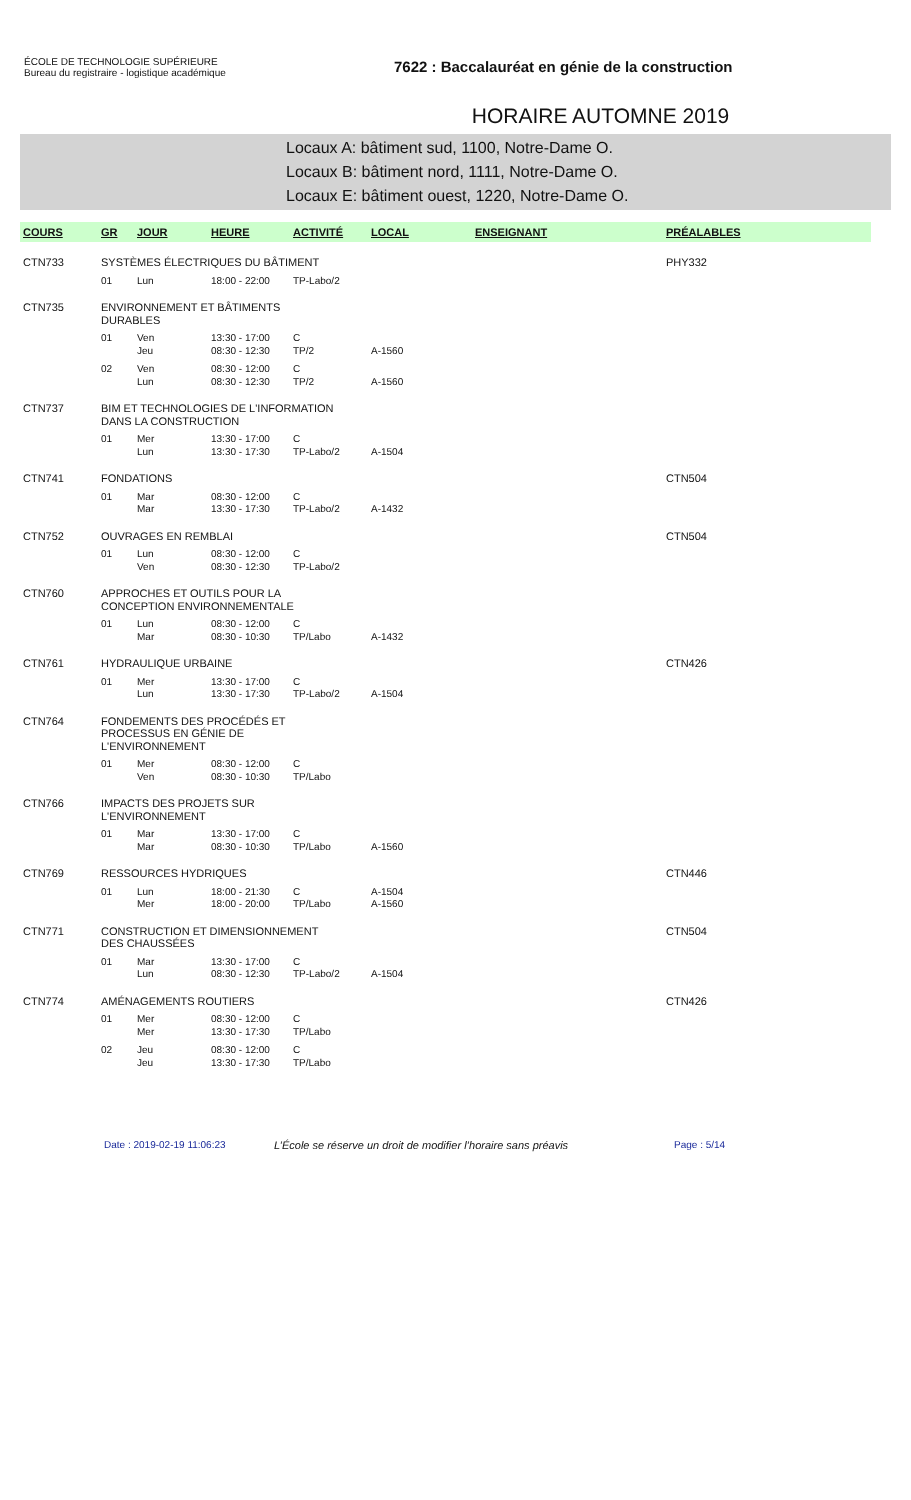ÉCOLE DE TECHNOLOGIE SUPÉRIEURE
Bureau du registraire - logistique académique
7622 : Baccalauréat en génie de la construction
HORAIRE AUTOMNE 2019
Locaux A: bâtiment sud, 1100, Notre-Dame O.
Locaux B: bâtiment nord, 1111, Notre-Dame O.
Locaux E: bâtiment ouest, 1220, Notre-Dame O.
| COURS | GR | JOUR | HEURE | ACTIVITÉ | LOCAL | ENSEIGNANT | PRÉALABLES |
| --- | --- | --- | --- | --- | --- | --- | --- |
| CTN733 | SYSTÈMES ÉLECTRIQUES DU BÂTIMENT | | | | | | PHY332 |
| | 01 | Lun | 18:00 - 22:00 | TP-Labo/2 | | | |
| CTN735 | ENVIRONNEMENT ET BÂTIMENTS DURABLES | | | | | | |
| | 01 | Ven Jeu | 13:30 - 17:00 08:30 - 12:30 | C TP/2 | A-1560 | | |
| | 02 | Ven Lun | 08:30 - 12:00 08:30 - 12:30 | C TP/2 | A-1560 | | |
| CTN737 | BIM ET TECHNOLOGIES DE L'INFORMATION DANS LA CONSTRUCTION | | | | | | |
| | 01 | Mer Lun | 13:30 - 17:00 13:30 - 17:30 | C TP-Labo/2 | A-1504 | | |
| CTN741 | FONDATIONS | | | | | | CTN504 |
| | 01 | Mar Mar | 08:30 - 12:00 13:30 - 17:30 | C TP-Labo/2 | A-1432 | | |
| CTN752 | OUVRAGES EN REMBLAI | | | | | | CTN504 |
| | 01 | Lun Ven | 08:30 - 12:00 08:30 - 12:30 | C TP-Labo/2 | | | |
| CTN760 | APPROCHES ET OUTILS POUR LA CONCEPTION ENVIRONNEMENTALE | | | | | | |
| | 01 | Lun Mar | 08:30 - 12:00 08:30 - 10:30 | C TP/Labo | A-1432 | | |
| CTN761 | HYDRAULIQUE URBAINE | | | | | | CTN426 |
| | 01 | Mer Lun | 13:30 - 17:00 13:30 - 17:30 | C TP-Labo/2 | A-1504 | | |
| CTN764 | FONDEMENTS DES PROCÉDÉS ET PROCESSUS EN GÉNIE DE L'ENVIRONNEMENT | | | | | | |
| | 01 | Mer Ven | 08:30 - 12:00 08:30 - 10:30 | C TP/Labo | | | |
| CTN766 | IMPACTS DES PROJETS SUR L'ENVIRONNEMENT | | | | | | |
| | 01 | Mar Mar | 13:30 - 17:00 08:30 - 10:30 | C TP/Labo | A-1560 | | |
| CTN769 | RESSOURCES HYDRIQUES | | | | | | CTN446 |
| | 01 | Lun Mer | 18:00 - 21:30 18:00 - 20:00 | C TP/Labo | A-1504 A-1560 | | |
| CTN771 | CONSTRUCTION ET DIMENSIONNEMENT DES CHAUSSÉES | | | | | | CTN504 |
| | 01 | Mar Lun | 13:30 - 17:00 08:30 - 12:30 | C TP-Labo/2 | A-1504 | | |
| CTN774 | AMÉNAGEMENTS ROUTIERS | | | | | | CTN426 |
| | 01 | Mer Mer | 08:30 - 12:00 13:30 - 17:30 | C TP/Labo | | | |
| | 02 | Jeu Jeu | 08:30 - 12:00 13:30 - 17:30 | C TP/Labo | | | |
Date : 2019-02-19 11:06:23 L’École se réserve un droit de modifier l’horaire sans préavis Page : 5/14